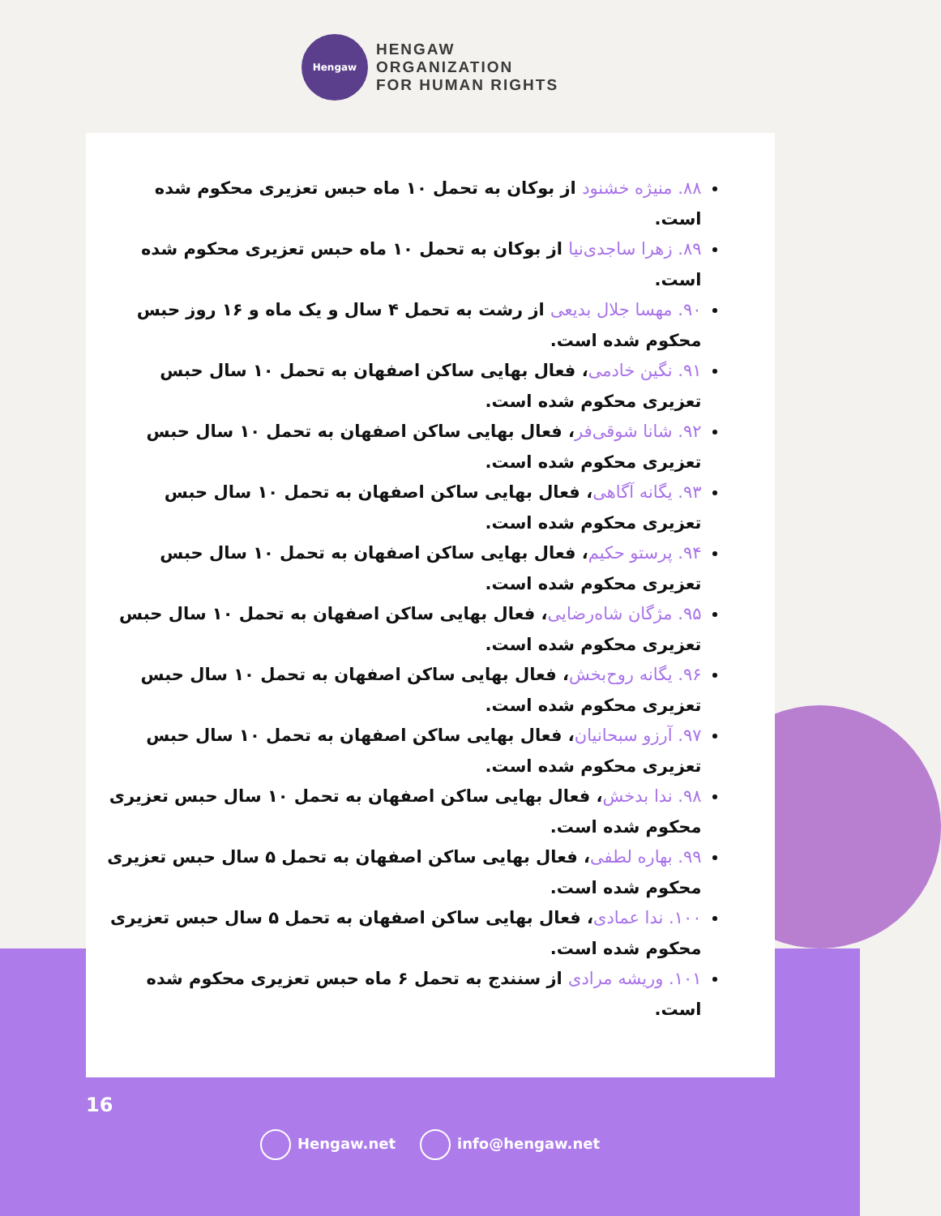Hengaw
HENGAW
ORGANIZATION
FOR HUMAN RIGHTS
۸۸. منیژه خشنود از بوکان به تحمل ۱۰ ماه حبس تعزیری محکوم شده است.
۸۹. زهرا ساجدی‌نیا از بوکان به تحمل ۱۰ ماه حبس تعزیری محکوم شده است.
۹۰. مهسا جلال بدیعی از رشت به تحمل ۴ سال و یک ماه و ۱۶ روز حبس محکوم شده است.
۹۱. نگین خادمی، فعال بهایی ساکن اصفهان به تحمل ۱۰ سال حبس تعزیری محکوم شده است.
۹۲. شانا شوقی‌فر، فعال بهایی ساکن اصفهان به تحمل ۱۰ سال حبس تعزیری محکوم شده است.
۹۳. یگانه آگاهی، فعال بهایی ساکن اصفهان به تحمل ۱۰ سال حبس تعزیری محکوم شده است.
۹۴. پرستو حکیم، فعال بهایی ساکن اصفهان به تحمل ۱۰ سال حبس تعزیری محکوم شده است.
۹۵. مژگان شاه‌رضایی، فعال بهایی ساکن اصفهان به تحمل ۱۰ سال حبس تعزیری محکوم شده است.
۹۶. یگانه روح‌بخش، فعال بهایی ساکن اصفهان به تحمل ۱۰ سال حبس تعزیری محکوم شده است.
۹۷. آرزو سبحانیان، فعال بهایی ساکن اصفهان به تحمل ۱۰ سال حبس تعزیری محکوم شده است.
۹۸. ندا بدخش، فعال بهایی ساکن اصفهان به تحمل ۱۰ سال حبس تعزیری محکوم شده است.
۹۹. بهاره لطفی، فعال بهایی ساکن اصفهان به تحمل ۵ سال حبس تعزیری محکوم شده است.
۱۰۰. ندا عمادی، فعال بهایی ساکن اصفهان به تحمل ۵ سال حبس تعزیری محکوم شده است.
۱۰۱. وریشه مرادی از سنندج به تحمل ۶ ماه حبس تعزیری محکوم شده است.
16
Hengaw.net info@hengaw.net